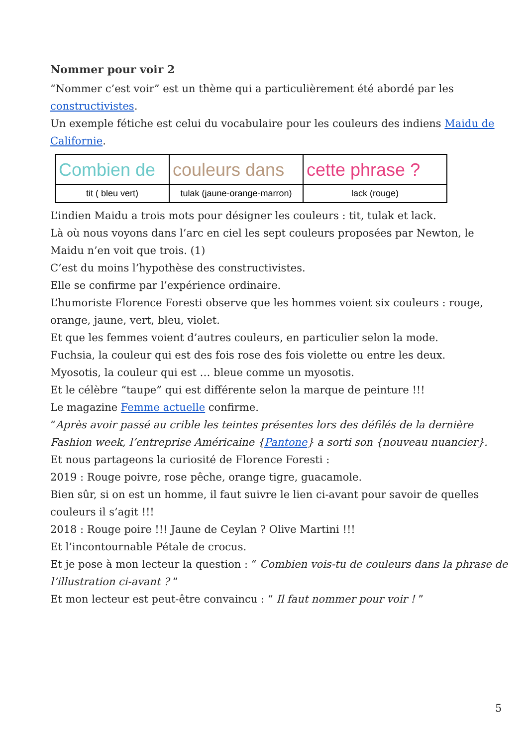Nommer pour voir 2
“Nommer c’est voir” est un thème qui a particulièrement été abordé par les constructivistes.
Un exemple fétiche est celui du vocabulaire pour les couleurs des indiens Maidu de Californie.
| Combien de | couleurs dans | cette phrase ? |
| tit ( bleu vert) | tulak (jaune-orange-marron) | lack (rouge) |
L’indien Maidu a trois mots pour désigner les couleurs : tit, tulak et lack.
Là où nous voyons dans l’arc en ciel les sept couleurs proposées par Newton, le Maidu n’en voit que trois. (1)
C’est du moins l’hypothèse des constructivistes.
Elle se confirme par l’expérience ordinaire.
L’humoriste Florence Foresti observe que les hommes voient six couleurs : rouge, orange, jaune, vert, bleu, violet.
Et que les femmes voient d’autres couleurs, en particulier selon la mode.
Fuchsia, la couleur qui est des fois rose des fois violette ou entre les deux.
Myosotis, la couleur qui est … bleue comme un myosotis.
Et le célèbre “taupe” qui est différente selon la marque de peinture !!!
Le magazine Femme actuelle confirme.
“Après avoir passé au crible les teintes présentes lors des défilés de la dernière Fashion week, l’entreprise Américaine {Pantone} a sorti son {nouveau nuancier}.
Et nous partageons la curiosité de Florence Foresti :
2019 : Rouge poivre, rose pêche, orange tigre, guacamole.
Bien sûr, si on est un homme, il faut suivre le lien ci-avant pour savoir de quelles couleurs il s’agit !!!
2018 : Rouge poire !!! Jaune de Ceylan ? Olive Martini !!!
Et l’incontournable Pétale de crocus.
Et je pose à mon lecteur la question : “ Combien vois-tu de couleurs dans la phrase de l’illustration ci-avant ? ”
Et mon lecteur est peut-être convaincu : “ Il faut nommer pour voir ! ”
5